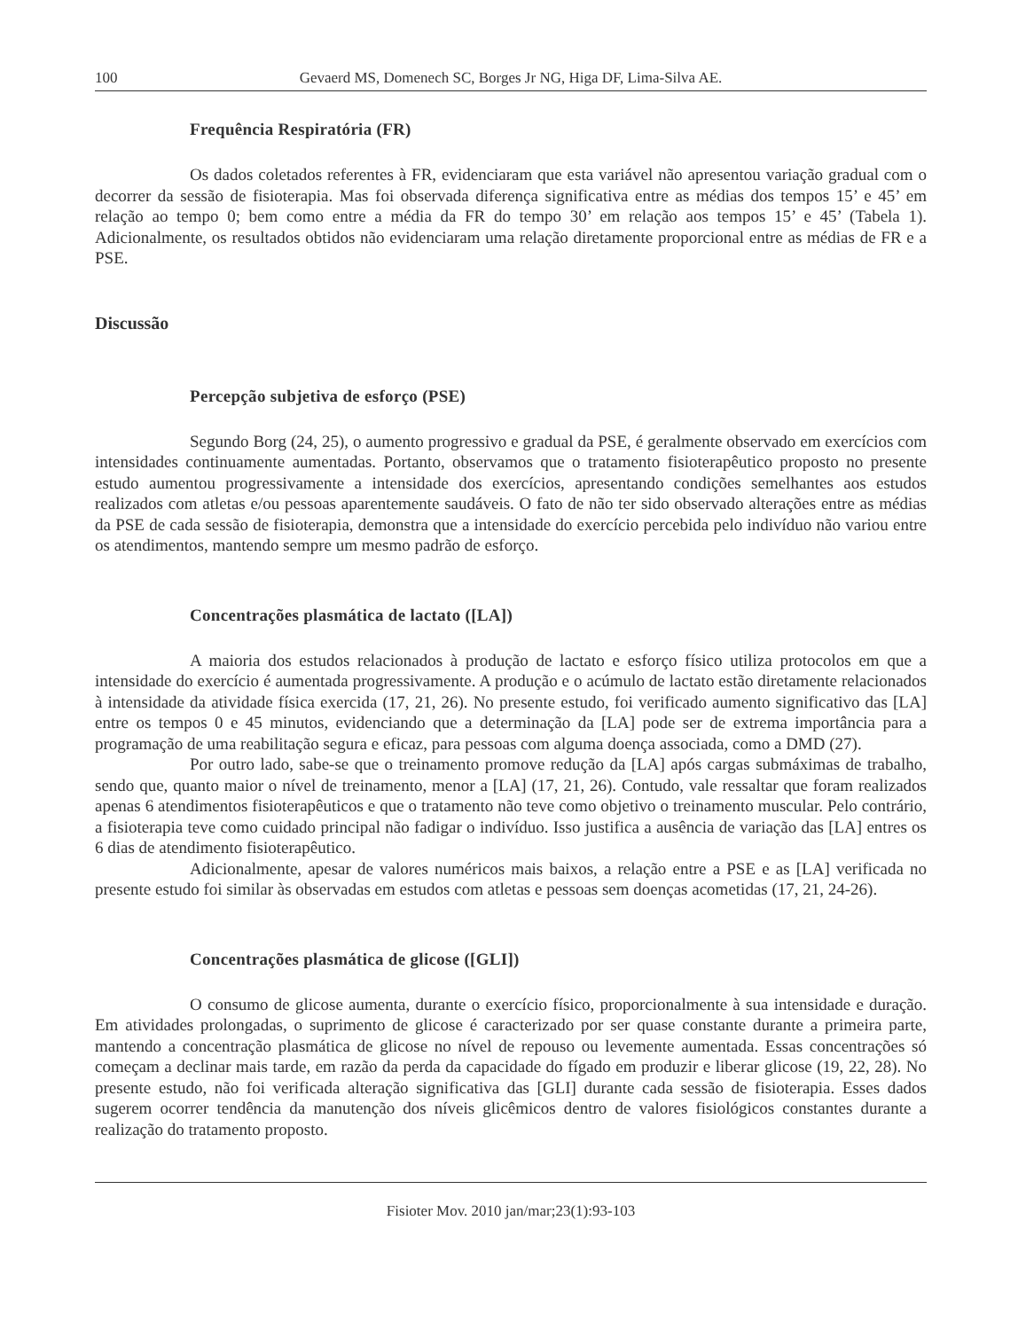100 Gevaerd MS, Domenech SC, Borges Jr NG, Higa DF, Lima-Silva AE.
Frequência Respiratória (FR)
Os dados coletados referentes à FR, evidenciaram que esta variável não apresentou variação gradual com o decorrer da sessão de fisioterapia. Mas foi observada diferença significativa entre as médias dos tempos 15’ e 45’ em relação ao tempo 0; bem como entre a média da FR do tempo 30’ em relação aos tempos 15’ e 45’ (Tabela 1). Adicionalmente, os resultados obtidos não evidenciaram uma relação diretamente proporcional entre as médias de FR e a PSE.
Discussão
Percepção subjetiva de esforço (PSE)
Segundo Borg (24, 25), o aumento progressivo e gradual da PSE, é geralmente observado em exercícios com intensidades continuamente aumentadas. Portanto, observamos que o tratamento fisioterapêutico proposto no presente estudo aumentou progressivamente a intensidade dos exercícios, apresentando condições semelhantes aos estudos realizados com atletas e/ou pessoas aparentemente saudáveis. O fato de não ter sido observado alterações entre as médias da PSE de cada sessão de fisioterapia, demonstra que a intensidade do exercício percebida pelo indivíduo não variou entre os atendimentos, mantendo sempre um mesmo padrão de esforço.
Concentrações plasmática de lactato ([LA])
A maioria dos estudos relacionados à produção de lactato e esforço físico utiliza protocolos em que a intensidade do exercício é aumentada progressivamente. A produção e o acúmulo de lactato estão diretamente relacionados à intensidade da atividade física exercida (17, 21, 26). No presente estudo, foi verificado aumento significativo das [LA] entre os tempos 0 e 45 minutos, evidenciando que a determinação da [LA] pode ser de extrema importância para a programação de uma reabilitação segura e eficaz, para pessoas com alguma doença associada, como a DMD (27).
Por outro lado, sabe-se que o treinamento promove redução da [LA] após cargas submáximas de trabalho, sendo que, quanto maior o nível de treinamento, menor a [LA] (17, 21, 26). Contudo, vale ressaltar que foram realizados apenas 6 atendimentos fisioterapêuticos e que o tratamento não teve como objetivo o treinamento muscular. Pelo contrário, a fisioterapia teve como cuidado principal não fadigar o indivíduo. Isso justifica a ausência de variação das [LA] entres os 6 dias de atendimento fisioterapêutico.
Adicionalmente, apesar de valores numéricos mais baixos, a relação entre a PSE e as [LA] verificada no presente estudo foi similar às observadas em estudos com atletas e pessoas sem doenças acometidas (17, 21, 24-26).
Concentrações plasmática de glicose ([GLI])
O consumo de glicose aumenta, durante o exercício físico, proporcionalmente à sua intensidade e duração. Em atividades prolongadas, o suprimento de glicose é caracterizado por ser quase constante durante a primeira parte, mantendo a concentração plasmática de glicose no nível de repouso ou levemente aumentada. Essas concentrações só começam a declinar mais tarde, em razão da perda da capacidade do fígado em produzir e liberar glicose (19, 22, 28). No presente estudo, não foi verificada alteração significativa das [GLI] durante cada sessão de fisioterapia. Esses dados sugerem ocorrer tendência da manutenção dos níveis glicêmicos dentro de valores fisiológicos constantes durante a realização do tratamento proposto.
Fisioter Mov. 2010 jan/mar;23(1):93-103